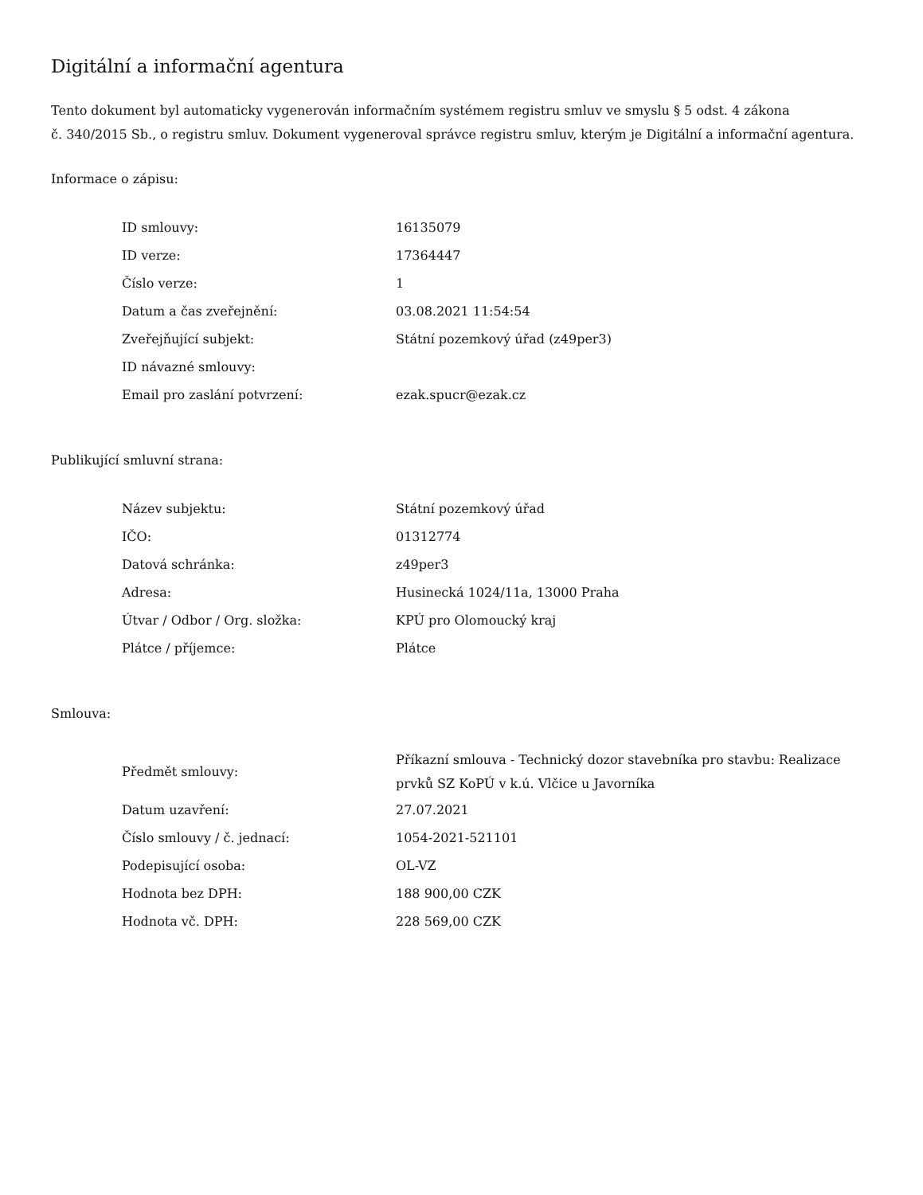Digitální a informační agentura
Tento dokument byl automaticky vygenerován informačním systémem registru smluv ve smyslu § 5 odst. 4 zákona
č. 340/2015 Sb., o registru smluv. Dokument vygeneroval správce registru smluv, kterým je Digitální a informační agentura.
Informace o zápisu:
| ID smlouvy: | 16135079 |
| ID verze: | 17364447 |
| Číslo verze: | 1 |
| Datum a čas zveřejnění: | 03.08.2021 11:54:54 |
| Zveřejňující subjekt: | Státní pozemkový úřad (z49per3) |
| ID návazné smlouvy: | |
| Email pro zaslání potvrzení: | ezak.spucr@ezak.cz |
Publikující smluvní strana:
| Název subjektu: | Státní pozemkový úřad |
| IČO: | 01312774 |
| Datová schránka: | z49per3 |
| Adresa: | Husinecká 1024/11a, 13000 Praha |
| Útvar / Odbor / Org. složka: | KPÚ pro Olomoucký kraj |
| Plátce / příjemce: | Plátce |
Smlouva:
| Předmět smlouvy: | Příkazní smlouva - Technický dozor stavebníka pro stavbu: Realizace prvků SZ KoPÚ v k.ú. Vlčice u Javorníka |
| Datum uzavření: | 27.07.2021 |
| Číslo smlouvy / č. jednací: | 1054-2021-521101 |
| Podepisující osoba: | OL-VZ |
| Hodnota bez DPH: | 188 900,00 CZK |
| Hodnota vč. DPH: | 228 569,00 CZK |